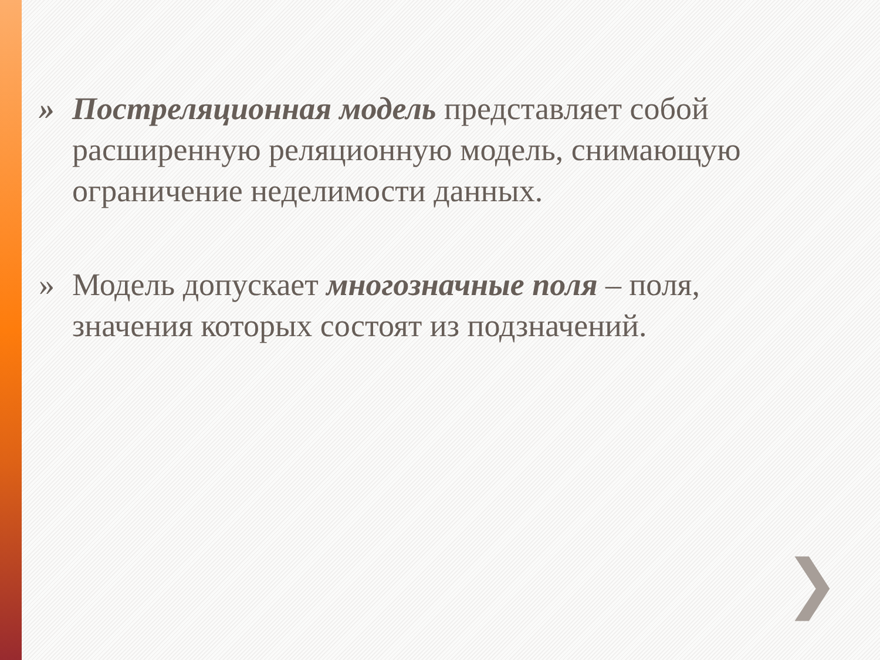» Постреляционная модель представляет собой расширенную реляционную модель, снимающую ограничение неделимости данных.
» Модель допускает многозначные поля – поля, значения которых состоят из подзначений.
❯